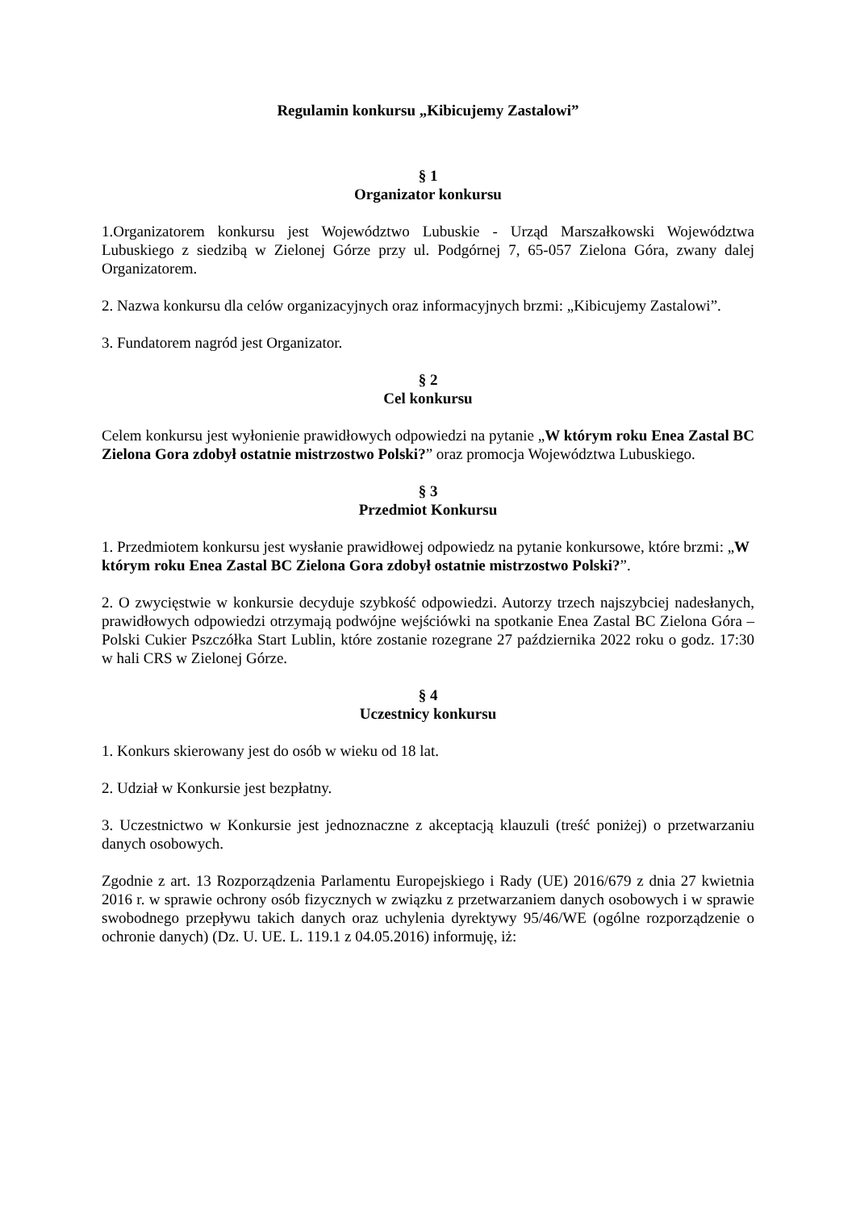Regulamin konkursu „Kibicujemy Zastalowi”
§ 1
Organizator konkursu
1.Organizatorem konkursu jest Województwo Lubuskie - Urząd Marszałkowski Województwa Lubuskiego z siedzibą w Zielonej Górze przy ul. Podgórnej 7, 65-057 Zielona Góra, zwany dalej Organizatorem.
2. Nazwa konkursu dla celów organizacyjnych oraz informacyjnych brzmi: „Kibicujemy Zastalowi”.
3. Fundatorem nagród jest Organizator.
§ 2
Cel konkursu
Celem konkursu jest wyłonienie prawidłowych odpowiedzi na pytanie „W którym roku Enea Zastal BC Zielona Gora zdobył ostatnie mistrzostwo Polski?” oraz promocja Województwa Lubuskiego.
§ 3
Przedmiot Konkursu
1. Przedmiotem konkursu jest wysłanie prawidłowej odpowiedz na pytanie konkursowe, które brzmi: „W którym roku Enea Zastal BC Zielona Gora zdobył ostatnie mistrzostwo Polski?”.
2. O zwycięstwie w konkursie decyduje szybkość odpowiedzi. Autorzy trzech najszybciej nadesłanych, prawidłowych odpowiedzi otrzymają podwójne wejściówki na spotkanie Enea Zastal BC Zielona Góra – Polski Cukier Pszczółka Start Lublin, które zostanie rozegrane 27 października 2022 roku o godz. 17:30 w hali CRS w Zielonej Górze.
§ 4
Uczestnicy konkursu
1. Konkurs skierowany jest do osób w wieku od 18 lat.
2. Udział w Konkursie jest bezpłatny.
3. Uczestnictwo w Konkursie jest jednoznaczne z akceptacją klauzuli (treść poniżej) o przetwarzaniu danych osobowych.
Zgodnie z art. 13 Rozporządzenia Parlamentu Europejskiego i Rady (UE) 2016/679 z dnia 27 kwietnia 2016 r. w sprawie ochrony osób fizycznych w związku z przetwarzaniem danych osobowych i w sprawie swobodnego przepływu takich danych oraz uchylenia dyrektywy 95/46/WE (ogólne rozporządzenie o ochronie danych) (Dz. U. UE. L. 119.1 z 04.05.2016) informuję, iż: